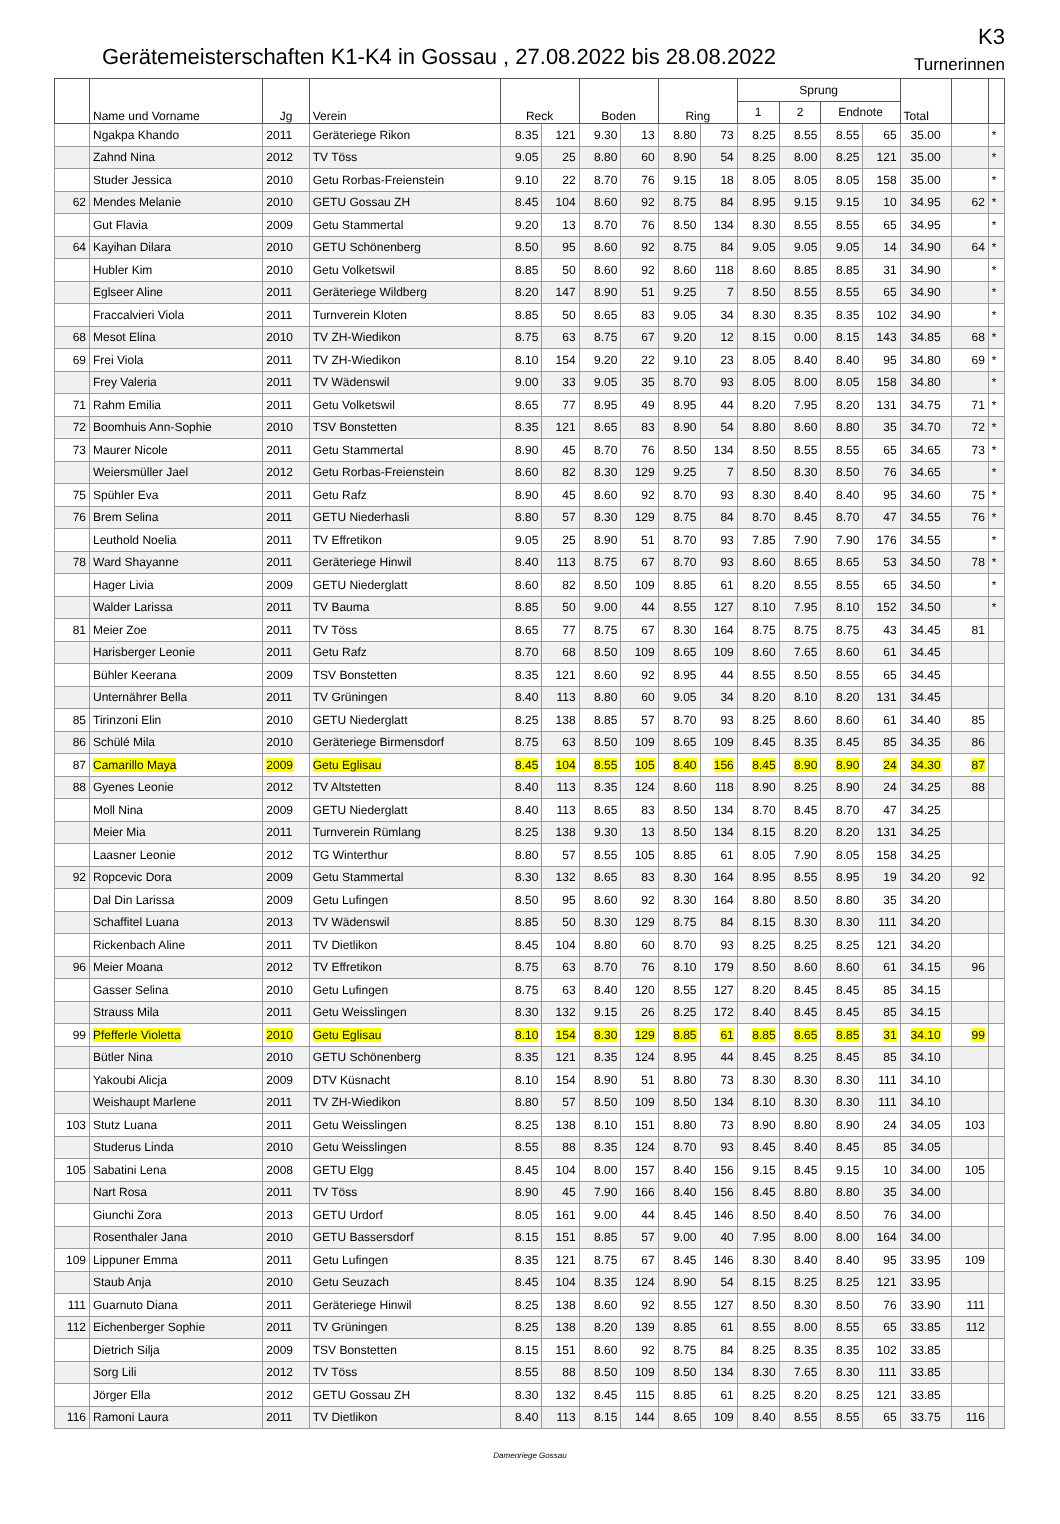Gerätemeisterschaften K1-K4 in Gossau , 27.08.2022 bis 28.08.2022
K3
Turnerinnen
| | Name und Vorname | Jg | Verein | Reck | | Boden | | Ring | | Sprung | | | | Total | | |
| --- | --- | --- | --- | --- | --- | --- | --- | --- | --- | --- | --- | --- | --- | --- | --- | --- |
| | | | | | | | | | | 1 | 2 | Endnote | | | | |
| | Ngakpa Khando | 2011 | Geräteriege Rikon | 8.35 | 121 | 9.30 | 13 | 8.80 | 73 | 8.25 | 8.55 | 8.55 | 65 | 35.00 | | * |
| | Zahnd Nina | 2012 | TV Töss | 9.05 | 25 | 8.80 | 60 | 8.90 | 54 | 8.25 | 8.00 | 8.25 | 121 | 35.00 | | * |
| | Studer Jessica | 2010 | Getu Rorbas-Freienstein | 9.10 | 22 | 8.70 | 76 | 9.15 | 18 | 8.05 | 8.05 | 8.05 | 158 | 35.00 | | * |
| 62 | Mendes Melanie | 2010 | GETU Gossau ZH | 8.45 | 104 | 8.60 | 92 | 8.75 | 84 | 8.95 | 9.15 | 9.15 | 10 | 34.95 | 62 | * |
| | Gut Flavia | 2009 | Getu Stammertal | 9.20 | 13 | 8.70 | 76 | 8.50 | 134 | 8.30 | 8.55 | 8.55 | 65 | 34.95 | | * |
| 64 | Kayihan Dilara | 2010 | GETU Schönenberg | 8.50 | 95 | 8.60 | 92 | 8.75 | 84 | 9.05 | 9.05 | 9.05 | 14 | 34.90 | 64 | * |
| | Hubler Kim | 2010 | Getu Volketswil | 8.85 | 50 | 8.60 | 92 | 8.60 | 118 | 8.60 | 8.85 | 8.85 | 31 | 34.90 | | * |
| | Eglseer Aline | 2011 | Geräteriege Wildberg | 8.20 | 147 | 8.90 | 51 | 9.25 | 7 | 8.50 | 8.55 | 8.55 | 65 | 34.90 | | * |
| | Fraccalvieri Viola | 2011 | Turnverein Kloten | 8.85 | 50 | 8.65 | 83 | 9.05 | 34 | 8.30 | 8.35 | 8.35 | 102 | 34.90 | | * |
| 68 | Mesot Elina | 2010 | TV ZH-Wiedikon | 8.75 | 63 | 8.75 | 67 | 9.20 | 12 | 8.15 | 0.00 | 8.15 | 143 | 34.85 | 68 | * |
| 69 | Frei Viola | 2011 | TV ZH-Wiedikon | 8.10 | 154 | 9.20 | 22 | 9.10 | 23 | 8.05 | 8.40 | 8.40 | 95 | 34.80 | 69 | * |
| | Frey Valeria | 2011 | TV Wädenswil | 9.00 | 33 | 9.05 | 35 | 8.70 | 93 | 8.05 | 8.00 | 8.05 | 158 | 34.80 | | * |
| 71 | Rahm Emilia | 2011 | Getu Volketswil | 8.65 | 77 | 8.95 | 49 | 8.95 | 44 | 8.20 | 7.95 | 8.20 | 131 | 34.75 | 71 | * |
| 72 | Boomhuis Ann-Sophie | 2010 | TSV Bonstetten | 8.35 | 121 | 8.65 | 83 | 8.90 | 54 | 8.80 | 8.60 | 8.80 | 35 | 34.70 | 72 | * |
| 73 | Maurer Nicole | 2011 | Getu Stammertal | 8.90 | 45 | 8.70 | 76 | 8.50 | 134 | 8.50 | 8.55 | 8.55 | 65 | 34.65 | 73 | * |
| | Weiersmüller Jael | 2012 | Getu Rorbas-Freienstein | 8.60 | 82 | 8.30 | 129 | 9.25 | 7 | 8.50 | 8.30 | 8.50 | 76 | 34.65 | | * |
| 75 | Spühler Eva | 2011 | Getu Rafz | 8.90 | 45 | 8.60 | 92 | 8.70 | 93 | 8.30 | 8.40 | 8.40 | 95 | 34.60 | 75 | * |
| 76 | Brem Selina | 2011 | GETU Niederhasli | 8.80 | 57 | 8.30 | 129 | 8.75 | 84 | 8.70 | 8.45 | 8.70 | 47 | 34.55 | 76 | * |
| | Leuthold Noelia | 2011 | TV Effretikon | 9.05 | 25 | 8.90 | 51 | 8.70 | 93 | 7.85 | 7.90 | 7.90 | 176 | 34.55 | | * |
| 78 | Ward Shayanne | 2011 | Geräteriege Hinwil | 8.40 | 113 | 8.75 | 67 | 8.70 | 93 | 8.60 | 8.65 | 8.65 | 53 | 34.50 | 78 | * |
| | Hager Livia | 2009 | GETU Niederglatt | 8.60 | 82 | 8.50 | 109 | 8.85 | 61 | 8.20 | 8.55 | 8.55 | 65 | 34.50 | | * |
| | Walder Larissa | 2011 | TV Bauma | 8.85 | 50 | 9.00 | 44 | 8.55 | 127 | 8.10 | 7.95 | 8.10 | 152 | 34.50 | | * |
| 81 | Meier Zoe | 2011 | TV Töss | 8.65 | 77 | 8.75 | 67 | 8.30 | 164 | 8.75 | 8.75 | 8.75 | 43 | 34.45 | 81 | |
| | Harisberger Leonie | 2011 | Getu Rafz | 8.70 | 68 | 8.50 | 109 | 8.65 | 109 | 8.60 | 7.65 | 8.60 | 61 | 34.45 | | |
| | Bühler Keerana | 2009 | TSV Bonstetten | 8.35 | 121 | 8.60 | 92 | 8.95 | 44 | 8.55 | 8.50 | 8.55 | 65 | 34.45 | | |
| | Unternährer Bella | 2011 | TV Grüningen | 8.40 | 113 | 8.80 | 60 | 9.05 | 34 | 8.20 | 8.10 | 8.20 | 131 | 34.45 | | |
| 85 | Tirinzoni Elin | 2010 | GETU Niederglatt | 8.25 | 138 | 8.85 | 57 | 8.70 | 93 | 8.25 | 8.60 | 8.60 | 61 | 34.40 | 85 | |
| 86 | Schülé Mila | 2010 | Geräteriege Birmensdorf | 8.75 | 63 | 8.50 | 109 | 8.65 | 109 | 8.45 | 8.35 | 8.45 | 85 | 34.35 | 86 | |
| 87 | Camarillo Maya | 2009 | Getu Eglisau | 8.45 | 104 | 8.55 | 105 | 8.40 | 156 | 8.45 | 8.90 | 8.90 | 24 | 34.30 | 87 | |
| 88 | Gyenes Leonie | 2012 | TV Altstetten | 8.40 | 113 | 8.35 | 124 | 8.60 | 118 | 8.90 | 8.25 | 8.90 | 24 | 34.25 | 88 | |
| | Moll Nina | 2009 | GETU Niederglatt | 8.40 | 113 | 8.65 | 83 | 8.50 | 134 | 8.70 | 8.45 | 8.70 | 47 | 34.25 | | |
| | Meier Mia | 2011 | Turnverein Rümlang | 8.25 | 138 | 9.30 | 13 | 8.50 | 134 | 8.15 | 8.20 | 8.20 | 131 | 34.25 | | |
| | Laasner Leonie | 2012 | TG Winterthur | 8.80 | 57 | 8.55 | 105 | 8.85 | 61 | 8.05 | 7.90 | 8.05 | 158 | 34.25 | | |
| 92 | Ropcevic Dora | 2009 | Getu Stammertal | 8.30 | 132 | 8.65 | 83 | 8.30 | 164 | 8.95 | 8.55 | 8.95 | 19 | 34.20 | 92 | |
| | Dal Din Larissa | 2009 | Getu Lufingen | 8.50 | 95 | 8.60 | 92 | 8.30 | 164 | 8.80 | 8.50 | 8.80 | 35 | 34.20 | | |
| | Schaffitel Luana | 2013 | TV Wädenswil | 8.85 | 50 | 8.30 | 129 | 8.75 | 84 | 8.15 | 8.30 | 8.30 | 111 | 34.20 | | |
| | Rickenbach Aline | 2011 | TV Dietlikon | 8.45 | 104 | 8.80 | 60 | 8.70 | 93 | 8.25 | 8.25 | 8.25 | 121 | 34.20 | | |
| 96 | Meier Moana | 2012 | TV Effretikon | 8.75 | 63 | 8.70 | 76 | 8.10 | 179 | 8.50 | 8.60 | 8.60 | 61 | 34.15 | 96 | |
| | Gasser Selina | 2010 | Getu Lufingen | 8.75 | 63 | 8.40 | 120 | 8.55 | 127 | 8.20 | 8.45 | 8.45 | 85 | 34.15 | | |
| | Strauss Mila | 2011 | Getu Weisslingen | 8.30 | 132 | 9.15 | 26 | 8.25 | 172 | 8.40 | 8.45 | 8.45 | 85 | 34.15 | | |
| 99 | Pfefferle Violetta | 2010 | Getu Eglisau | 8.10 | 154 | 8.30 | 129 | 8.85 | 61 | 8.85 | 8.65 | 8.85 | 31 | 34.10 | 99 | |
| | Bütler Nina | 2010 | GETU Schönenberg | 8.35 | 121 | 8.35 | 124 | 8.95 | 44 | 8.45 | 8.25 | 8.45 | 85 | 34.10 | | |
| | Yakoubi Alicja | 2009 | DTV Küsnacht | 8.10 | 154 | 8.90 | 51 | 8.80 | 73 | 8.30 | 8.30 | 8.30 | 111 | 34.10 | | |
| | Weishaupt Marlene | 2011 | TV ZH-Wiedikon | 8.80 | 57 | 8.50 | 109 | 8.50 | 134 | 8.10 | 8.30 | 8.30 | 111 | 34.10 | | |
| 103 | Stutz Luana | 2011 | Getu Weisslingen | 8.25 | 138 | 8.10 | 151 | 8.80 | 73 | 8.90 | 8.80 | 8.90 | 24 | 34.05 | 103 | |
| | Studerus Linda | 2010 | Getu Weisslingen | 8.55 | 88 | 8.35 | 124 | 8.70 | 93 | 8.45 | 8.40 | 8.45 | 85 | 34.05 | | |
| 105 | Sabatini Lena | 2008 | GETU Elgg | 8.45 | 104 | 8.00 | 157 | 8.40 | 156 | 9.15 | 8.45 | 9.15 | 10 | 34.00 | 105 | |
| | Nart Rosa | 2011 | TV Töss | 8.90 | 45 | 7.90 | 166 | 8.40 | 156 | 8.45 | 8.80 | 8.80 | 35 | 34.00 | | |
| | Giunchi Zora | 2013 | GETU Urdorf | 8.05 | 161 | 9.00 | 44 | 8.45 | 146 | 8.50 | 8.40 | 8.50 | 76 | 34.00 | | |
| | Rosenthaler Jana | 2010 | GETU Bassersdorf | 8.15 | 151 | 8.85 | 57 | 9.00 | 40 | 7.95 | 8.00 | 8.00 | 164 | 34.00 | | |
| 109 | Lippuner Emma | 2011 | Getu Lufingen | 8.35 | 121 | 8.75 | 67 | 8.45 | 146 | 8.30 | 8.40 | 8.40 | 95 | 33.95 | 109 | |
| | Staub Anja | 2010 | Getu Seuzach | 8.45 | 104 | 8.35 | 124 | 8.90 | 54 | 8.15 | 8.25 | 8.25 | 121 | 33.95 | | |
| 111 | Guarnuto Diana | 2011 | Geräteriege Hinwil | 8.25 | 138 | 8.60 | 92 | 8.55 | 127 | 8.50 | 8.30 | 8.50 | 76 | 33.90 | 111 | |
| 112 | Eichenberger Sophie | 2011 | TV Grüningen | 8.25 | 138 | 8.20 | 139 | 8.85 | 61 | 8.55 | 8.00 | 8.55 | 65 | 33.85 | 112 | |
| | Dietrich Silja | 2009 | TSV Bonstetten | 8.15 | 151 | 8.60 | 92 | 8.75 | 84 | 8.25 | 8.35 | 8.35 | 102 | 33.85 | | |
| | Sorg Lili | 2012 | TV Töss | 8.55 | 88 | 8.50 | 109 | 8.50 | 134 | 8.30 | 7.65 | 8.30 | 111 | 33.85 | | |
| | Jörger Ella | 2012 | GETU Gossau ZH | 8.30 | 132 | 8.45 | 115 | 8.85 | 61 | 8.25 | 8.20 | 8.25 | 121 | 33.85 | | |
| 116 | Ramoni Laura | 2011 | TV Dietlikon | 8.40 | 113 | 8.15 | 144 | 8.65 | 109 | 8.40 | 8.55 | 8.55 | 65 | 33.75 | 116 | |
Damenriege Gossau